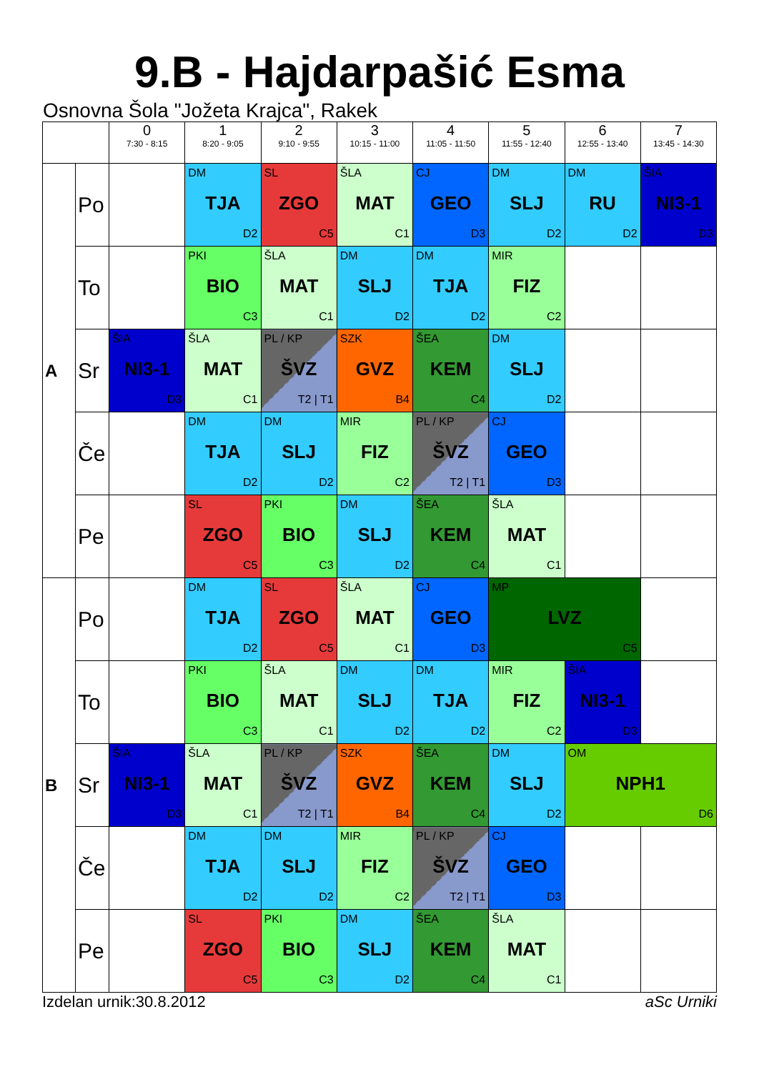9.B - Hajdarpašić Esma
Osnovna Šola "Jožeta Krajca", Rakek
| | | 0 7:30 - 8:15 | 1 8:20 - 9:05 | 2 9:10 - 9:55 | 3 10:15 - 11:00 | 4 11:05 - 11:50 | 5 11:55 - 12:40 | 6 12:55 - 13:40 | 7 13:45 - 14:30 |
| --- | --- | --- | --- | --- | --- | --- | --- | --- | --- |
| A | Po | | DM TJA D2 | SL ZGO C5 | ŠLA MAT C1 | CJ GEO D3 | DM SLJ D2 | DM RU D2 | ŠIA NI3-1 D3 |
| | To | | PKI BIO C3 | ŠLA MAT C1 | DM SLJ D2 | DM TJA D2 | MIR FIZ C2 | | |
| | Sr | ŠIA NI3-1 D3 | ŠLA MAT C1 | PL / KP ŠVZ T2 / T1 | SZK GVZ B4 | ŠEA KEM C4 | DM SLJ D2 | | |
| | Če | | DM TJA D2 | DM SLJ D2 | MIR FIZ C2 | PL / KP ŠVZ T2 / T1 | CJ GEO D3 | | |
| | Pe | | SL ZGO C5 | PKI BIO C3 | DM SLJ D2 | ŠEA KEM C4 | ŠLA MAT C1 | | |
| B | Po | | DM TJA D2 | SL ZGO C5 | ŠLA MAT C1 | CJ GEO D3 | MP LVZ C5 | | |
| | To | | PKI BIO C3 | ŠLA MAT C1 | DM SLJ D2 | DM TJA D2 | MIR FIZ C2 | ŠIA NI3-1 D3 | |
| | Sr | ŠIA NI3-1 D3 | ŠLA MAT C1 | PL / KP ŠVZ T2 / T1 | SZK GVZ B4 | ŠEA KEM C4 | DM SLJ D2 | OM NPH1 D6 | |
| | Če | | DM TJA D2 | DM SLJ D2 | MIR FIZ C2 | PL / KP ŠVZ T2 / T1 | CJ GEO D3 | | |
| | Pe | | SL ZGO C5 | PKI BIO C3 | DM SLJ D2 | ŠEA KEM C4 | ŠLA MAT C1 | | |
Izdelan urnik:30.8.2012 aSc Urniki